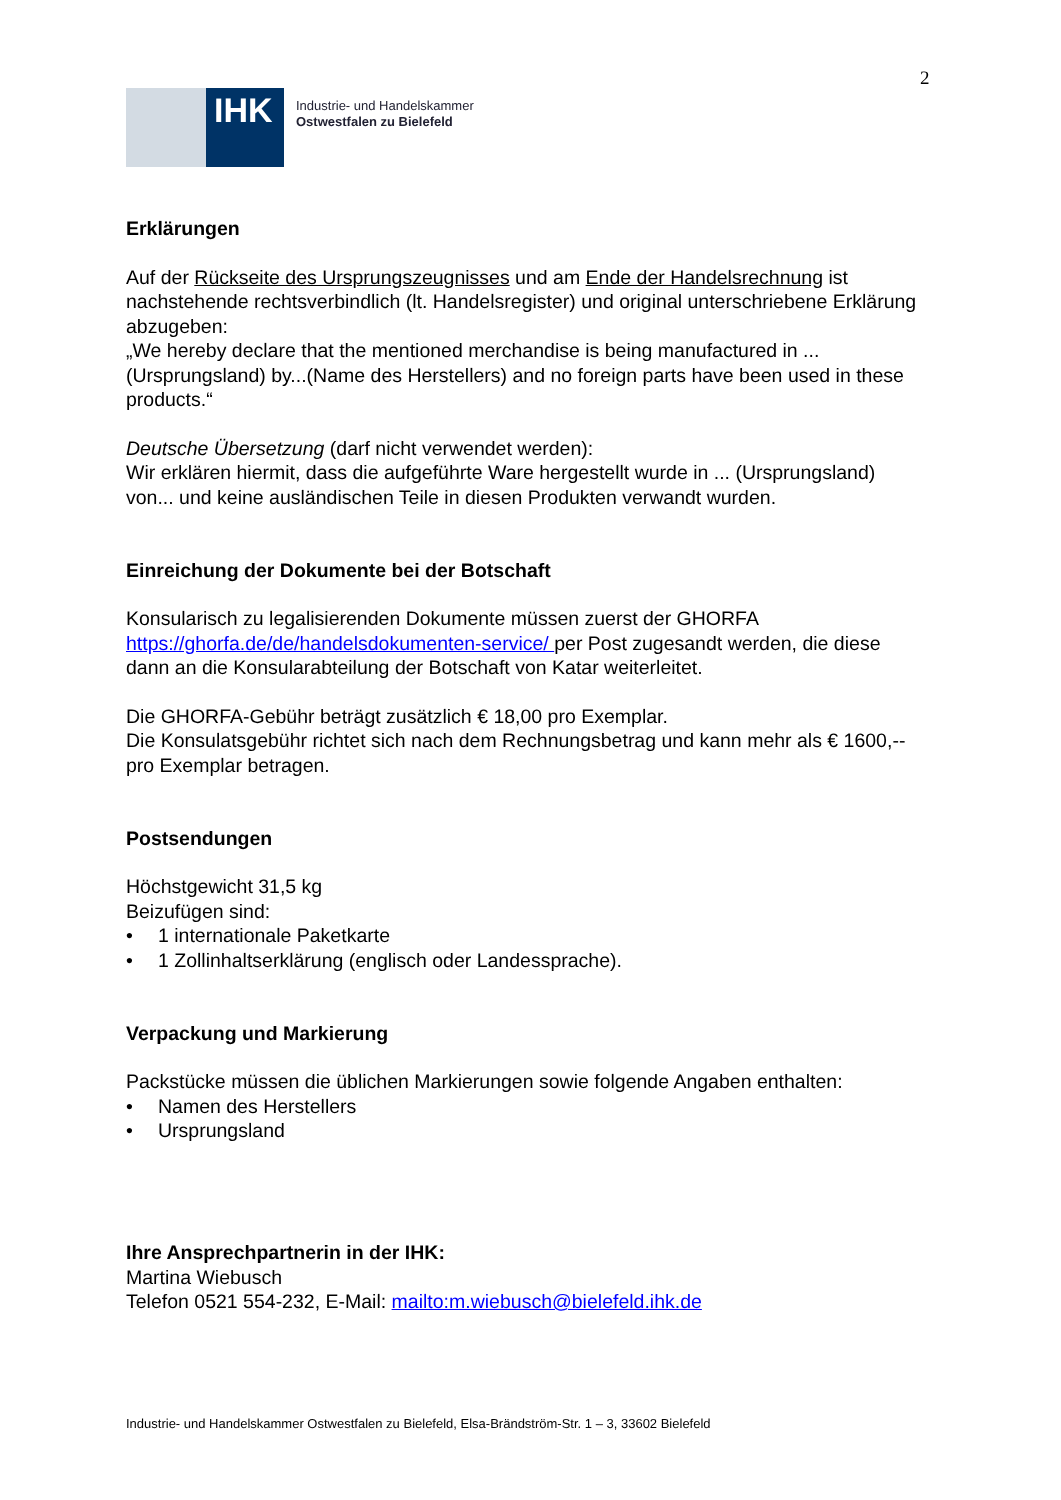2
IHK
Industrie- und Handelskammer
Ostwestfalen zu Bielefeld
Erklärungen
Auf der Rückseite des Ursprungszeugnisses und am Ende der Handelsrechnung ist nachstehende rechtsverbindlich (lt. Handelsregister) und original unterschriebene Erklärung abzugeben:
„We hereby declare that the mentioned merchandise is being manufactured in ...(Ursprungsland) by...(Name des Herstellers) and no foreign parts have been used in these products.“
Deutsche Übersetzung (darf nicht verwendet werden):
Wir erklären hiermit, dass die aufgeführte Ware hergestellt wurde in ... (Ursprungsland) von... und keine ausländischen Teile in diesen Produkten verwandt wurden.
Einreichung der Dokumente bei der Botschaft
Konsularisch zu legalisierenden Dokumente müssen zuerst der GHORFA https://ghorfa.de/de/handelsdokumenten-service/ per Post zugesandt werden, die diese dann an die Konsularabteilung der Botschaft von Katar weiterleitet.
Die GHORFA-Gebühr beträgt zusätzlich € 18,00 pro Exemplar.
Die Konsulatsgebühr richtet sich nach dem Rechnungsbetrag und kann mehr als € 1600,-- pro Exemplar betragen.
Postsendungen
Höchstgewicht 31,5 kg
Beizufügen sind:
• 1 internationale Paketkarte
• 1 Zollinhaltserklärung (englisch oder Landessprache).
Verpackung und Markierung
Packstücke müssen die üblichen Markierungen sowie folgende Angaben enthalten:
• Namen des Herstellers
• Ursprungsland
Ihre Ansprechpartnerin in der IHK:
Martina Wiebusch
Telefon 0521 554-232, E-Mail: mailto:m.wiebusch@bielefeld.ihk.de
Industrie- und Handelskammer Ostwestfalen zu Bielefeld, Elsa-Brändström-Str. 1 – 3, 33602 Bielefeld